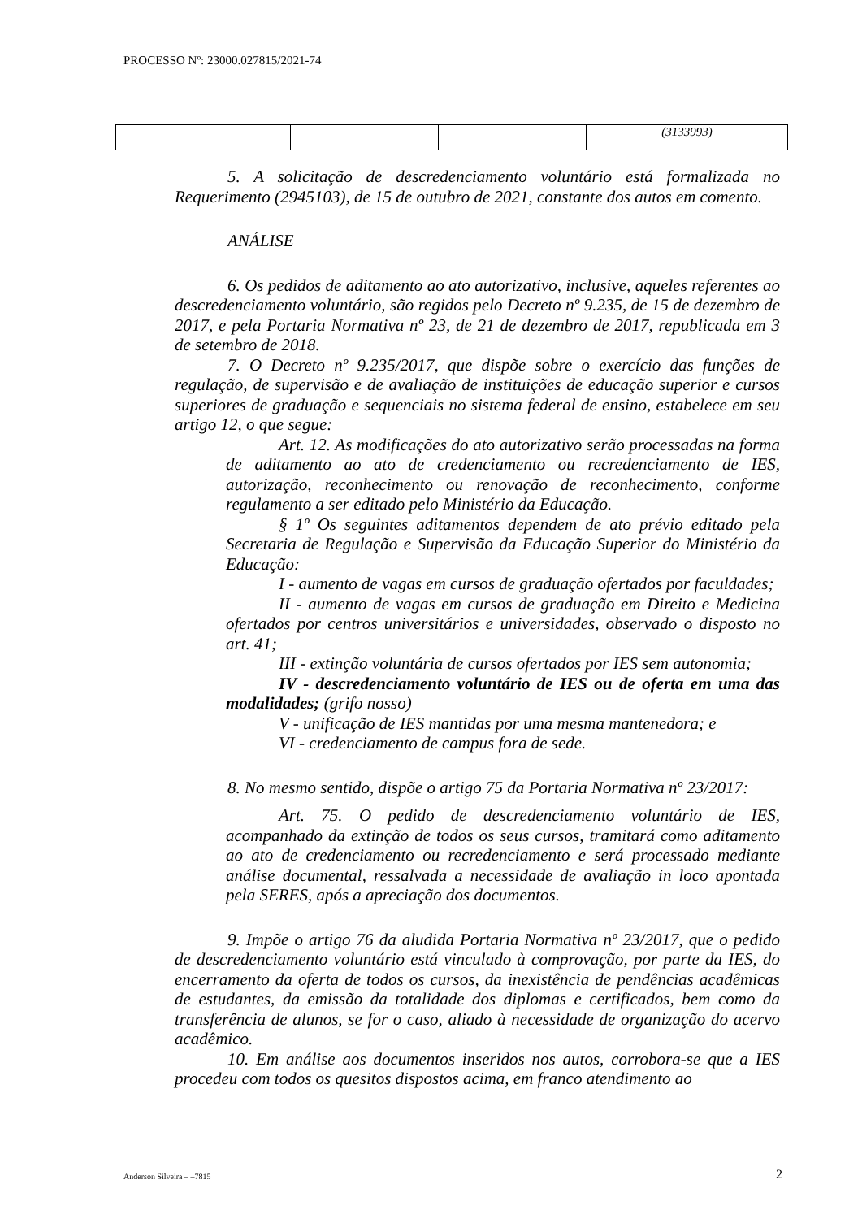PROCESSO Nº: 23000.027815/2021-74
| | | | (3133993) |
5. A solicitação de descredenciamento voluntário está formalizada no Requerimento (2945103), de 15 de outubro de 2021, constante dos autos em comento.
ANÁLISE
6. Os pedidos de aditamento ao ato autorizativo, inclusive, aqueles referentes ao descredenciamento voluntário, são regidos pelo Decreto nº 9.235, de 15 de dezembro de 2017, e pela Portaria Normativa nº 23, de 21 de dezembro de 2017, republicada em 3 de setembro de 2018.
7. O Decreto nº 9.235/2017, que dispõe sobre o exercício das funções de regulação, de supervisão e de avaliação de instituições de educação superior e cursos superiores de graduação e sequenciais no sistema federal de ensino, estabelece em seu artigo 12, o que segue:
Art. 12. As modificações do ato autorizativo serão processadas na forma de aditamento ao ato de credenciamento ou recredenciamento de IES, autorização, reconhecimento ou renovação de reconhecimento, conforme regulamento a ser editado pelo Ministério da Educação.
§ 1º Os seguintes aditamentos dependem de ato prévio editado pela Secretaria de Regulação e Supervisão da Educação Superior do Ministério da Educação:
I - aumento de vagas em cursos de graduação ofertados por faculdades;
II - aumento de vagas em cursos de graduação em Direito e Medicina ofertados por centros universitários e universidades, observado o disposto no art. 41;
III - extinção voluntária de cursos ofertados por IES sem autonomia;
IV - descredenciamento voluntário de IES ou de oferta em uma das modalidades; (grifo nosso)
V - unificação de IES mantidas por uma mesma mantenedora; e
VI - credenciamento de campus fora de sede.
8. No mesmo sentido, dispõe o artigo 75 da Portaria Normativa nº 23/2017:
Art. 75. O pedido de descredenciamento voluntário de IES, acompanhado da extinção de todos os seus cursos, tramitará como aditamento ao ato de credenciamento ou recredenciamento e será processado mediante análise documental, ressalvada a necessidade de avaliação in loco apontada pela SERES, após a apreciação dos documentos.
9. Impõe o artigo 76 da aludida Portaria Normativa nº 23/2017, que o pedido de descredenciamento voluntário está vinculado à comprovação, por parte da IES, do encerramento da oferta de todos os cursos, da inexistência de pendências acadêmicas de estudantes, da emissão da totalidade dos diplomas e certificados, bem como da transferência de alunos, se for o caso, aliado à necessidade de organização do acervo acadêmico.
10. Em análise aos documentos inseridos nos autos, corrobora-se que a IES procedeu com todos os quesitos dispostos acima, em franco atendimento ao
Anderson Silveira – –7815 2